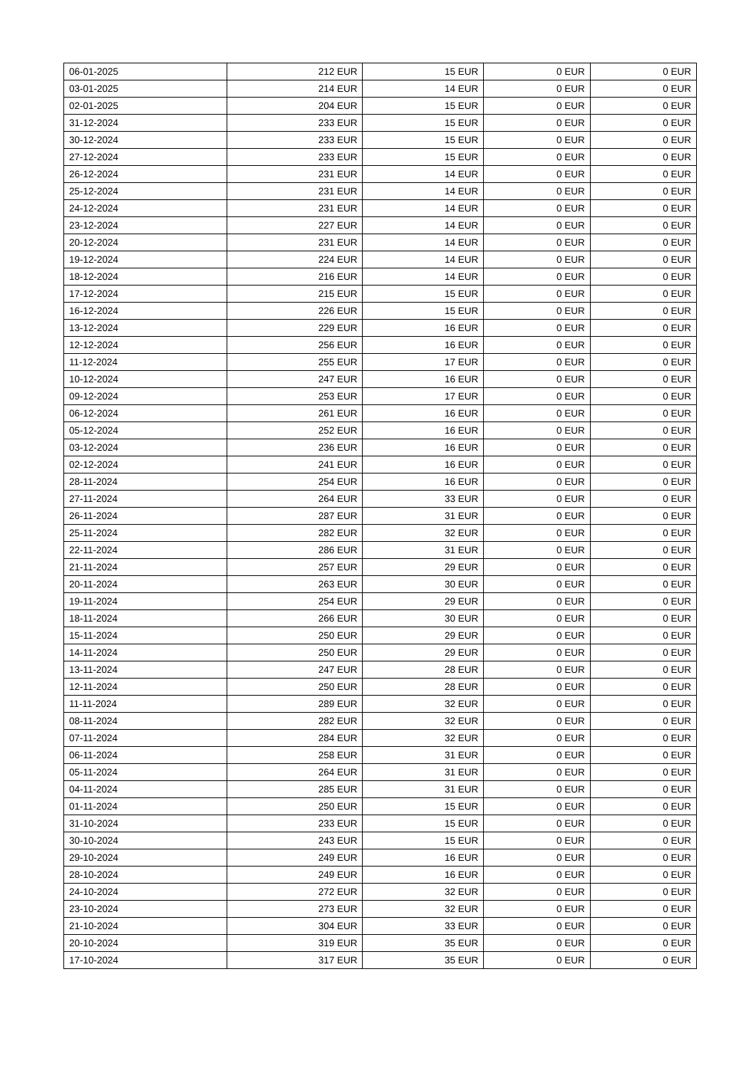| 06-01-2025 | 212 EUR | 15 EUR | 0 EUR | 0 EUR |
| 03-01-2025 | 214 EUR | 14 EUR | 0 EUR | 0 EUR |
| 02-01-2025 | 204 EUR | 15 EUR | 0 EUR | 0 EUR |
| 31-12-2024 | 233 EUR | 15 EUR | 0 EUR | 0 EUR |
| 30-12-2024 | 233 EUR | 15 EUR | 0 EUR | 0 EUR |
| 27-12-2024 | 233 EUR | 15 EUR | 0 EUR | 0 EUR |
| 26-12-2024 | 231 EUR | 14 EUR | 0 EUR | 0 EUR |
| 25-12-2024 | 231 EUR | 14 EUR | 0 EUR | 0 EUR |
| 24-12-2024 | 231 EUR | 14 EUR | 0 EUR | 0 EUR |
| 23-12-2024 | 227 EUR | 14 EUR | 0 EUR | 0 EUR |
| 20-12-2024 | 231 EUR | 14 EUR | 0 EUR | 0 EUR |
| 19-12-2024 | 224 EUR | 14 EUR | 0 EUR | 0 EUR |
| 18-12-2024 | 216 EUR | 14 EUR | 0 EUR | 0 EUR |
| 17-12-2024 | 215 EUR | 15 EUR | 0 EUR | 0 EUR |
| 16-12-2024 | 226 EUR | 15 EUR | 0 EUR | 0 EUR |
| 13-12-2024 | 229 EUR | 16 EUR | 0 EUR | 0 EUR |
| 12-12-2024 | 256 EUR | 16 EUR | 0 EUR | 0 EUR |
| 11-12-2024 | 255 EUR | 17 EUR | 0 EUR | 0 EUR |
| 10-12-2024 | 247 EUR | 16 EUR | 0 EUR | 0 EUR |
| 09-12-2024 | 253 EUR | 17 EUR | 0 EUR | 0 EUR |
| 06-12-2024 | 261 EUR | 16 EUR | 0 EUR | 0 EUR |
| 05-12-2024 | 252 EUR | 16 EUR | 0 EUR | 0 EUR |
| 03-12-2024 | 236 EUR | 16 EUR | 0 EUR | 0 EUR |
| 02-12-2024 | 241 EUR | 16 EUR | 0 EUR | 0 EUR |
| 28-11-2024 | 254 EUR | 16 EUR | 0 EUR | 0 EUR |
| 27-11-2024 | 264 EUR | 33 EUR | 0 EUR | 0 EUR |
| 26-11-2024 | 287 EUR | 31 EUR | 0 EUR | 0 EUR |
| 25-11-2024 | 282 EUR | 32 EUR | 0 EUR | 0 EUR |
| 22-11-2024 | 286 EUR | 31 EUR | 0 EUR | 0 EUR |
| 21-11-2024 | 257 EUR | 29 EUR | 0 EUR | 0 EUR |
| 20-11-2024 | 263 EUR | 30 EUR | 0 EUR | 0 EUR |
| 19-11-2024 | 254 EUR | 29 EUR | 0 EUR | 0 EUR |
| 18-11-2024 | 266 EUR | 30 EUR | 0 EUR | 0 EUR |
| 15-11-2024 | 250 EUR | 29 EUR | 0 EUR | 0 EUR |
| 14-11-2024 | 250 EUR | 29 EUR | 0 EUR | 0 EUR |
| 13-11-2024 | 247 EUR | 28 EUR | 0 EUR | 0 EUR |
| 12-11-2024 | 250 EUR | 28 EUR | 0 EUR | 0 EUR |
| 11-11-2024 | 289 EUR | 32 EUR | 0 EUR | 0 EUR |
| 08-11-2024 | 282 EUR | 32 EUR | 0 EUR | 0 EUR |
| 07-11-2024 | 284 EUR | 32 EUR | 0 EUR | 0 EUR |
| 06-11-2024 | 258 EUR | 31 EUR | 0 EUR | 0 EUR |
| 05-11-2024 | 264 EUR | 31 EUR | 0 EUR | 0 EUR |
| 04-11-2024 | 285 EUR | 31 EUR | 0 EUR | 0 EUR |
| 01-11-2024 | 250 EUR | 15 EUR | 0 EUR | 0 EUR |
| 31-10-2024 | 233 EUR | 15 EUR | 0 EUR | 0 EUR |
| 30-10-2024 | 243 EUR | 15 EUR | 0 EUR | 0 EUR |
| 29-10-2024 | 249 EUR | 16 EUR | 0 EUR | 0 EUR |
| 28-10-2024 | 249 EUR | 16 EUR | 0 EUR | 0 EUR |
| 24-10-2024 | 272 EUR | 32 EUR | 0 EUR | 0 EUR |
| 23-10-2024 | 273 EUR | 32 EUR | 0 EUR | 0 EUR |
| 21-10-2024 | 304 EUR | 33 EUR | 0 EUR | 0 EUR |
| 20-10-2024 | 319 EUR | 35 EUR | 0 EUR | 0 EUR |
| 17-10-2024 | 317 EUR | 35 EUR | 0 EUR | 0 EUR |